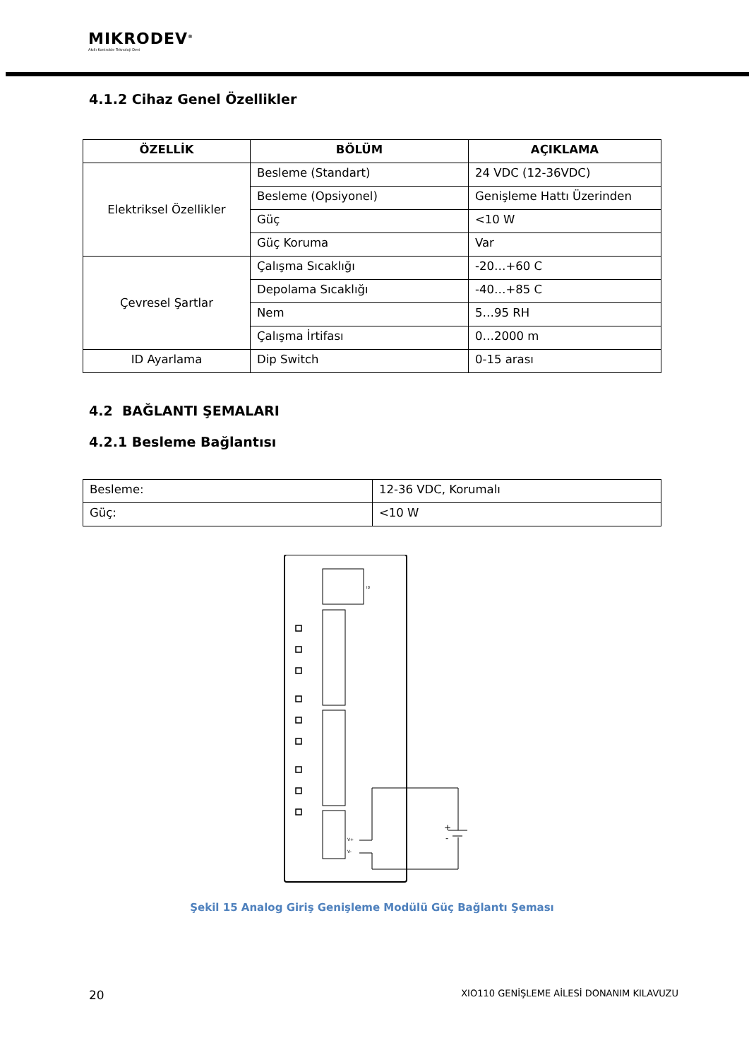MIKRODEV<sup>®</sup>
Akıllı Kontrolde Teknoloji Devi
4.1.2 Cihaz Genel Özellikler
| ÖZELLİK | BÖLÜM | AÇIKLAMA |
| --- | --- | --- |
| Elektriksel Özellikler | Besleme (Standart) | 24 VDC (12-36VDC) |
| | Besleme (Opsiyonel) | Genişleme Hattı Üzerinden |
| | Güç | <10 W |
| | Güç Koruma | Var |
| Çevresel Şartlar | Çalışma Sıcaklığı | -20…+60 C |
| | Depolama Sıcaklığı | -40…+85 C |
| | Nem | 5…95 RH |
| | Çalışma İrtifası | 0…2000 m |
| ID Ayarlama | Dip Switch | 0-15 arası |
4.2 BAĞLANTI ŞEMALARI
4.2.1 Besleme Bağlantısı
| Besleme: | 12-36 VDC, Korumalı |
| Güç: | <10 W |
ID
V+
V-
+
-
Şekil 15 Analog Giriş Genişleme Modülü Güç Bağlantı Şeması
20 XIO110 GENİŞLEME AİLESİ DONANIM KILAVUZU